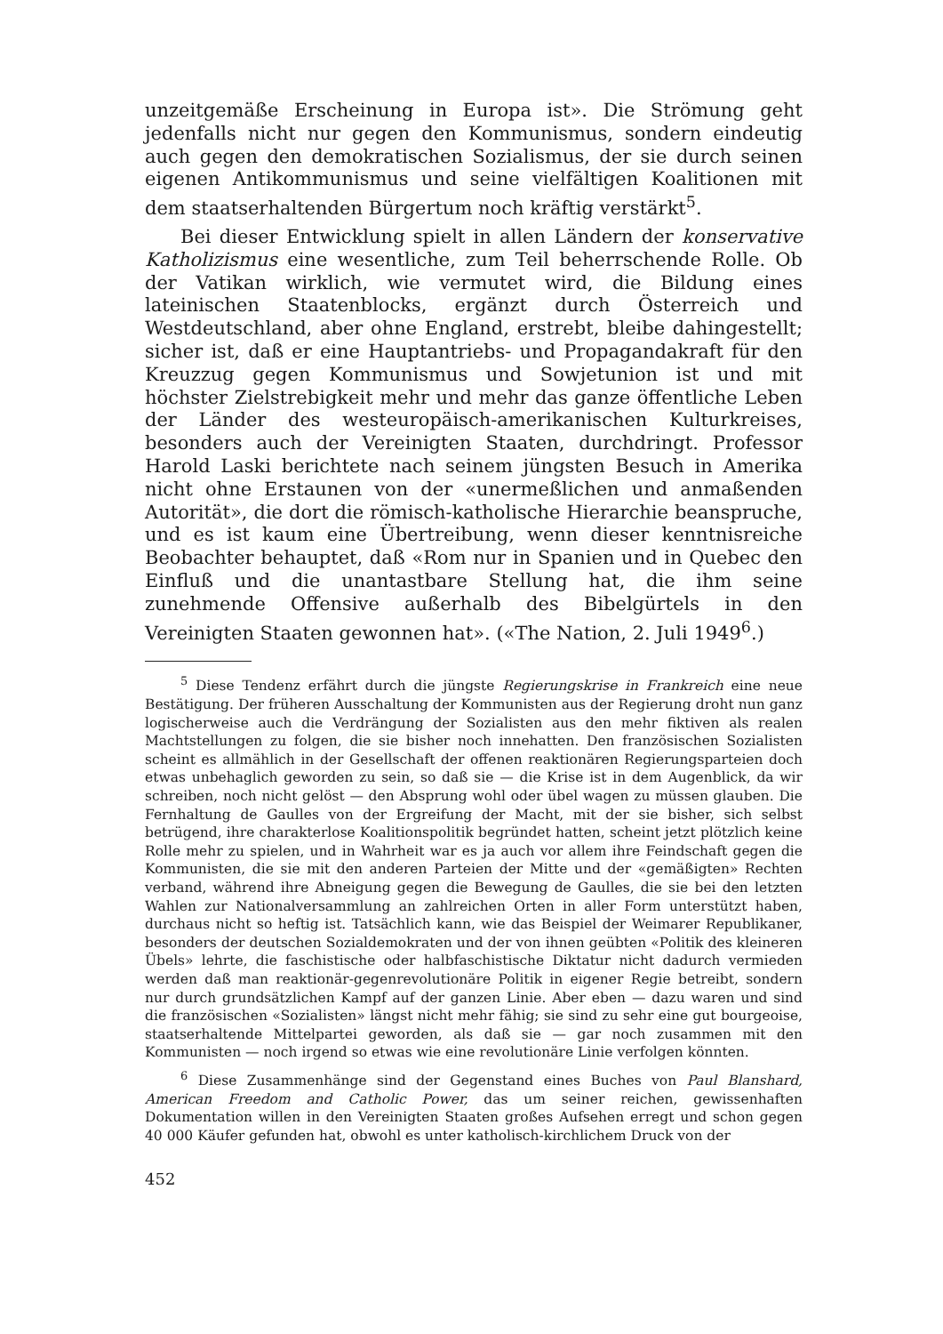unzeitgemäße Erscheinung in Europa ist». Die Strömung geht jedenfalls nicht nur gegen den Kommunismus, sondern eindeutig auch gegen den demokratischen Sozialismus, der sie durch seinen eigenen Antikommunismus und seine vielfältigen Koalitionen mit dem staatserhaltenden Bürgertum noch kräftig verstärkt<sup>5</sup>.
Bei dieser Entwicklung spielt in allen Ländern der konservative Katholizismus eine wesentliche, zum Teil beherrschende Rolle. Ob der Vatikan wirklich, wie vermutet wird, die Bildung eines lateinischen Staatenblocks, ergänzt durch Österreich und Westdeutschland, aber ohne England, erstrebt, bleibe dahingestellt; sicher ist, daß er eine Hauptantriebs- und Propagandakraft für den Kreuzzug gegen Kommunismus und Sowjetunion ist und mit höchster Zielstrebigkeit mehr und mehr das ganze öffentliche Leben der Länder des westeuropäisch-amerikanischen Kulturkreises, besonders auch der Vereinigten Staaten, durchdringt. Professor Harold Laski berichtete nach seinem jüngsten Besuch in Amerika nicht ohne Erstaunen von der «unermeßlichen und anmaßenden Autorität», die dort die römisch-katholische Hierarchie beanspruche, und es ist kaum eine Übertreibung, wenn dieser kenntnisreiche Beobachter behauptet, daß «Rom nur in Spanien und in Quebec den Einfluß und die unantastbare Stellung hat, die ihm seine zunehmende Offensive außerhalb des Bibelgürtels in den Vereinigten Staaten gewonnen hat». («The Nation, 2. Juli 1949<sup>6</sup>.)
<sup>5</sup> Diese Tendenz erfährt durch die jüngste Regierungskrise in Frankreich eine neue Bestätigung. Der früheren Ausschaltung der Kommunisten aus der Regierung droht nun ganz logischerweise auch die Verdrängung der Sozialisten aus den mehr fiktiven als realen Machtstellungen zu folgen, die sie bisher noch innehatten. Den französischen Sozialisten scheint es allmählich in der Gesellschaft der offenen reaktionären Regierungsparteien doch etwas unbehaglich geworden zu sein, so daß sie — die Krise ist in dem Augenblick, da wir schreiben, noch nicht gelöst — den Absprung wohl oder übel wagen zu müssen glauben. Die Fernhaltung de Gaulles von der Ergreifung der Macht, mit der sie bisher, sich selbst betrügend, ihre charakterlose Koalitionspolitik begründet hatten, scheint jetzt plötzlich keine Rolle mehr zu spielen, und in Wahrheit war es ja auch vor allem ihre Feindschaft gegen die Kommunisten, die sie mit den anderen Parteien der Mitte und der «gemäßigten» Rechten verband, während ihre Abneigung gegen die Bewegung de Gaulles, die sie bei den letzten Wahlen zur Nationalversammlung an zahlreichen Orten in aller Form unterstützt haben, durchaus nicht so heftig ist. Tatsächlich kann, wie das Beispiel der Weimarer Republikaner, besonders der deutschen Sozialdemokraten und der von ihnen geübten «Politik des kleineren Übels» lehrte, die faschistische oder halbfaschistische Diktatur nicht dadurch vermieden werden daß man reaktionär-gegenrevolutionäre Politik in eigener Regie betreibt, sondern nur durch grundsätzlichen Kampf auf der ganzen Linie. Aber eben — dazu waren und sind die französischen «Sozialisten» längst nicht mehr fähig; sie sind zu sehr eine gut bourgeoise, staatserhaltende Mittelpartei geworden, als daß sie — gar noch zusammen mit den Kommunisten — noch irgend so etwas wie eine revolutionäre Linie verfolgen könnten.
<sup>6</sup> Diese Zusammenhänge sind der Gegenstand eines Buches von Paul Blanshard, American Freedom and Catholic Power, das um seiner reichen, gewissenhaften Dokumentation willen in den Vereinigten Staaten großes Aufsehen erregt und schon gegen 40 000 Käufer gefunden hat, obwohl es unter katholisch-kirchlichem Druck von der
452